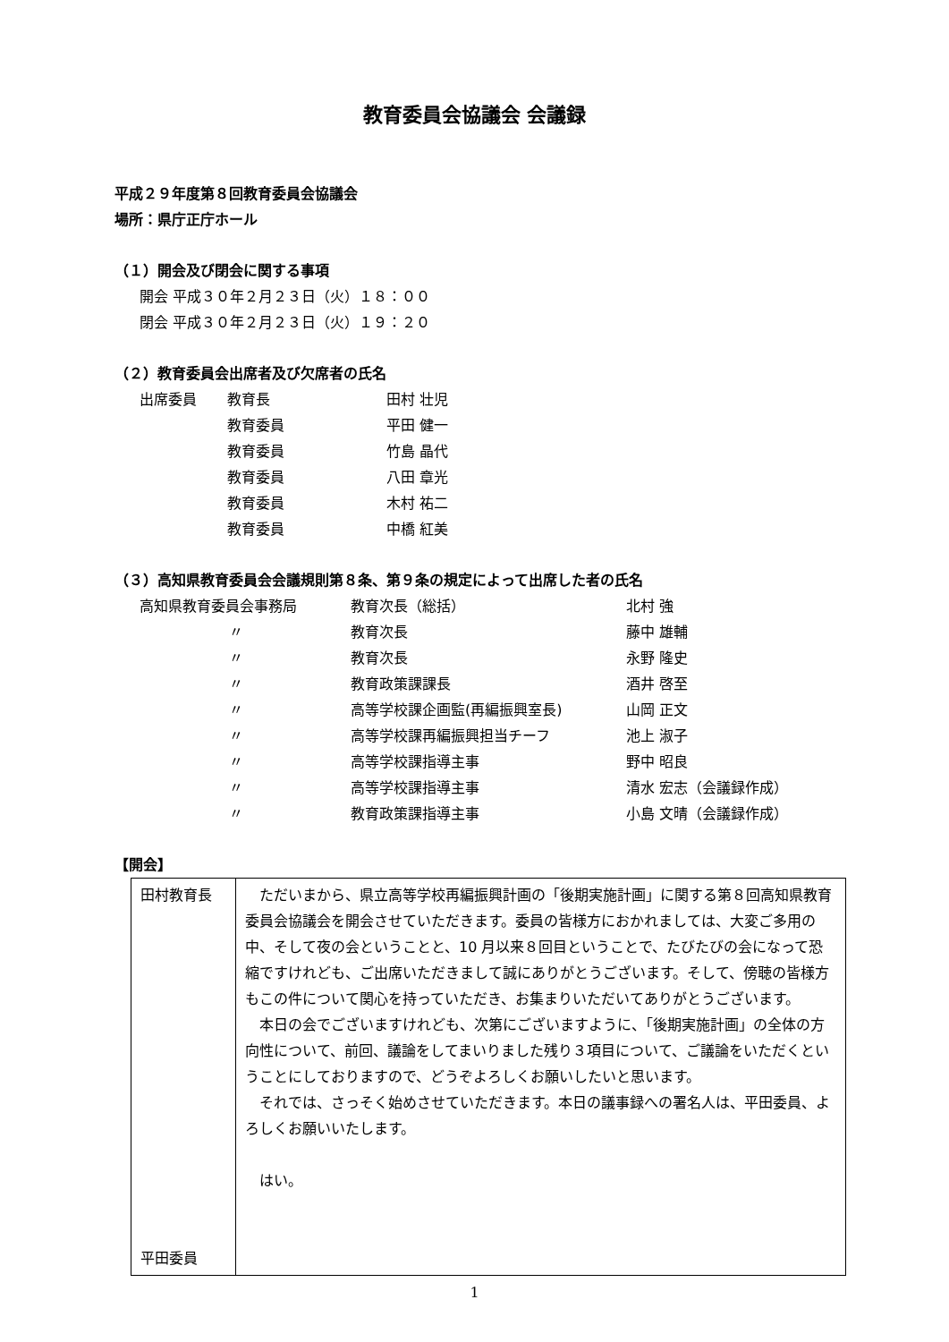教育委員会協議会 会議録
平成２９年度第８回教育委員会協議会
場所：県庁正庁ホール
（１）開会及び閉会に関する事項
開会 平成３０年２月２３日（火）１８：００
閉会 平成３０年２月２３日（火）１９：２０
（２）教育委員会出席者及び欠席者の氏名
| 出席委員 | 教育長 | 田村 壮児 |
| | 教育委員 | 平田 健一 |
| | 教育委員 | 竹島 晶代 |
| | 教育委員 | 八田 章光 |
| | 教育委員 | 木村 祐二 |
| | 教育委員 | 中橋 紅美 |
（３）高知県教育委員会会議規則第８条、第９条の規定によって出席した者の氏名
| 高知県教育委員会事務局 | 教育次長（総括） | 北村 強 |
| 〃 | 教育次長 | 藤中 雄輔 |
| 〃 | 教育次長 | 永野 隆史 |
| 〃 | 教育政策課課長 | 酒井 啓至 |
| 〃 | 高等学校課企画監(再編振興室長) | 山岡 正文 |
| 〃 | 高等学校課再編振興担当チーフ | 池上 淑子 |
| 〃 | 高等学校課指導主事 | 野中 昭良 |
| 〃 | 高等学校課指導主事 | 清水 宏志（会議録作成） |
| 〃 | 教育政策課指導主事 | 小島 文晴（会議録作成） |
【開会】
| 田村教育長 平田委員 | ただいまから、県立高等学校再編振興計画の「後期実施計画」に関する第８回高知県教育委員会協議会を開会させていただきます。委員の皆様方におかれましては、大変ご多用の中、そして夜の会ということと、10 月以来８回目ということで、たびたびの会になって恐縮ですけれども、ご出席いただきまして誠にありがとうございます。そして、傍聴の皆様方もこの件について関心を持っていただき、お集まりいただいてありがとうございます。 本日の会でございますけれども、次第にございますように、「後期実施計画」の全体の方向性について、前回、議論をしてまいりました残り３項目について、ご議論をいただくということにしておりますので、どうぞよろしくお願いしたいと思います。 それでは、さっそく始めさせていただきます。本日の議事録への署名人は、平田委員、よろしくお願いいたします。 はい。 |
1